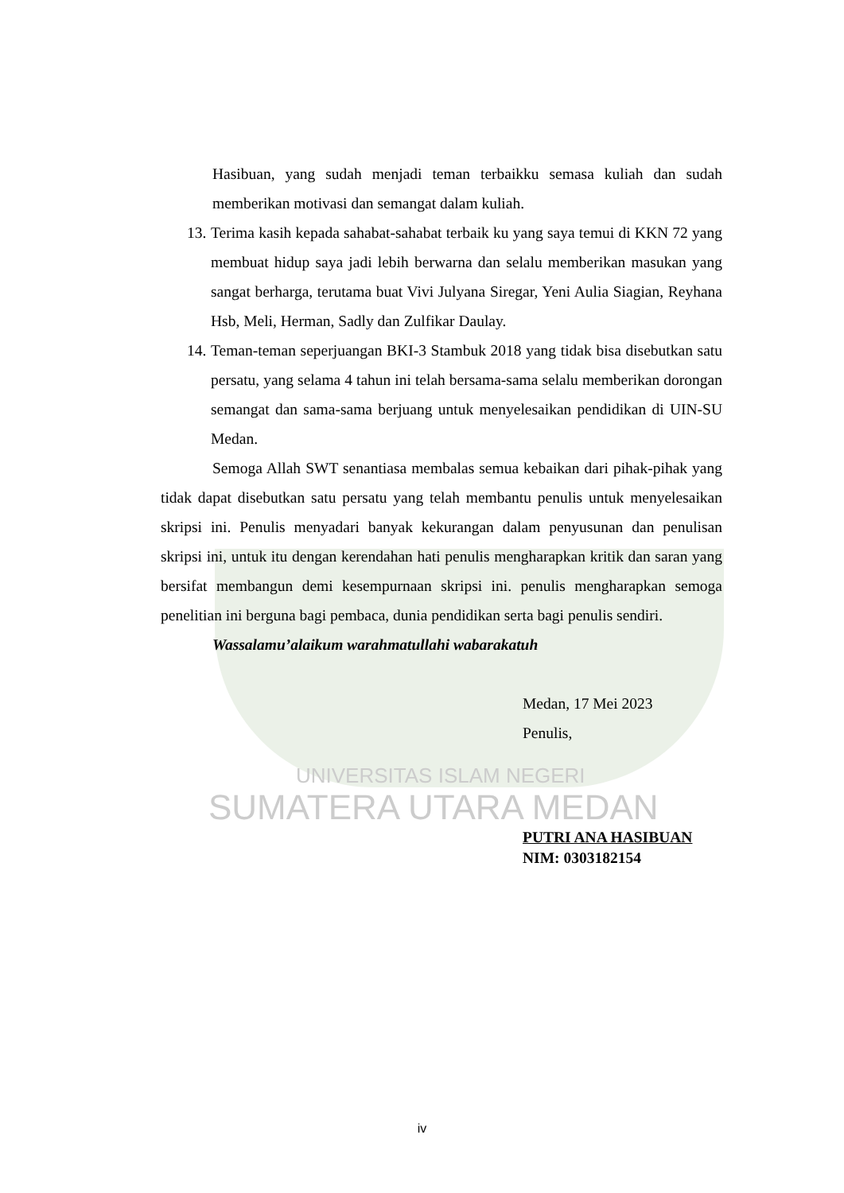Hasibuan, yang sudah menjadi teman terbaikku semasa kuliah dan sudah memberikan motivasi dan semangat dalam kuliah.
13. Terima kasih kepada sahabat-sahabat terbaik ku yang saya temui di KKN 72 yang membuat hidup saya jadi lebih berwarna dan selalu memberikan masukan yang sangat berharga, terutama buat Vivi Julyana Siregar, Yeni Aulia Siagian, Reyhana Hsb, Meli, Herman, Sadly dan Zulfikar Daulay.
14. Teman-teman seperjuangan BKI-3 Stambuk 2018 yang tidak bisa disebutkan satu persatu, yang selama 4 tahun ini telah bersama-sama selalu memberikan dorongan semangat dan sama-sama berjuang untuk menyelesaikan pendidikan di UIN-SU Medan.
Semoga Allah SWT senantiasa membalas semua kebaikan dari pihak-pihak yang tidak dapat disebutkan satu persatu yang telah membantu penulis untuk menyelesaikan skripsi ini. Penulis menyadari banyak kekurangan dalam penyusunan dan penulisan skripsi ini, untuk itu dengan kerendahan hati penulis mengharapkan kritik dan saran yang bersifat membangun demi kesempurnaan skripsi ini. penulis mengharapkan semoga penelitian ini berguna bagi pembaca, dunia pendidikan serta bagi penulis sendiri.
Wassalamu’alaikum warahmatullahi wabarakatuh
Medan, 17 Mei 2023
Penulis,
UNIVERSITAS ISLAM NEGERI
SUMATERA UTARA MEDAN
PUTRI ANA HASIBUAN
NIM: 0303182154
iv